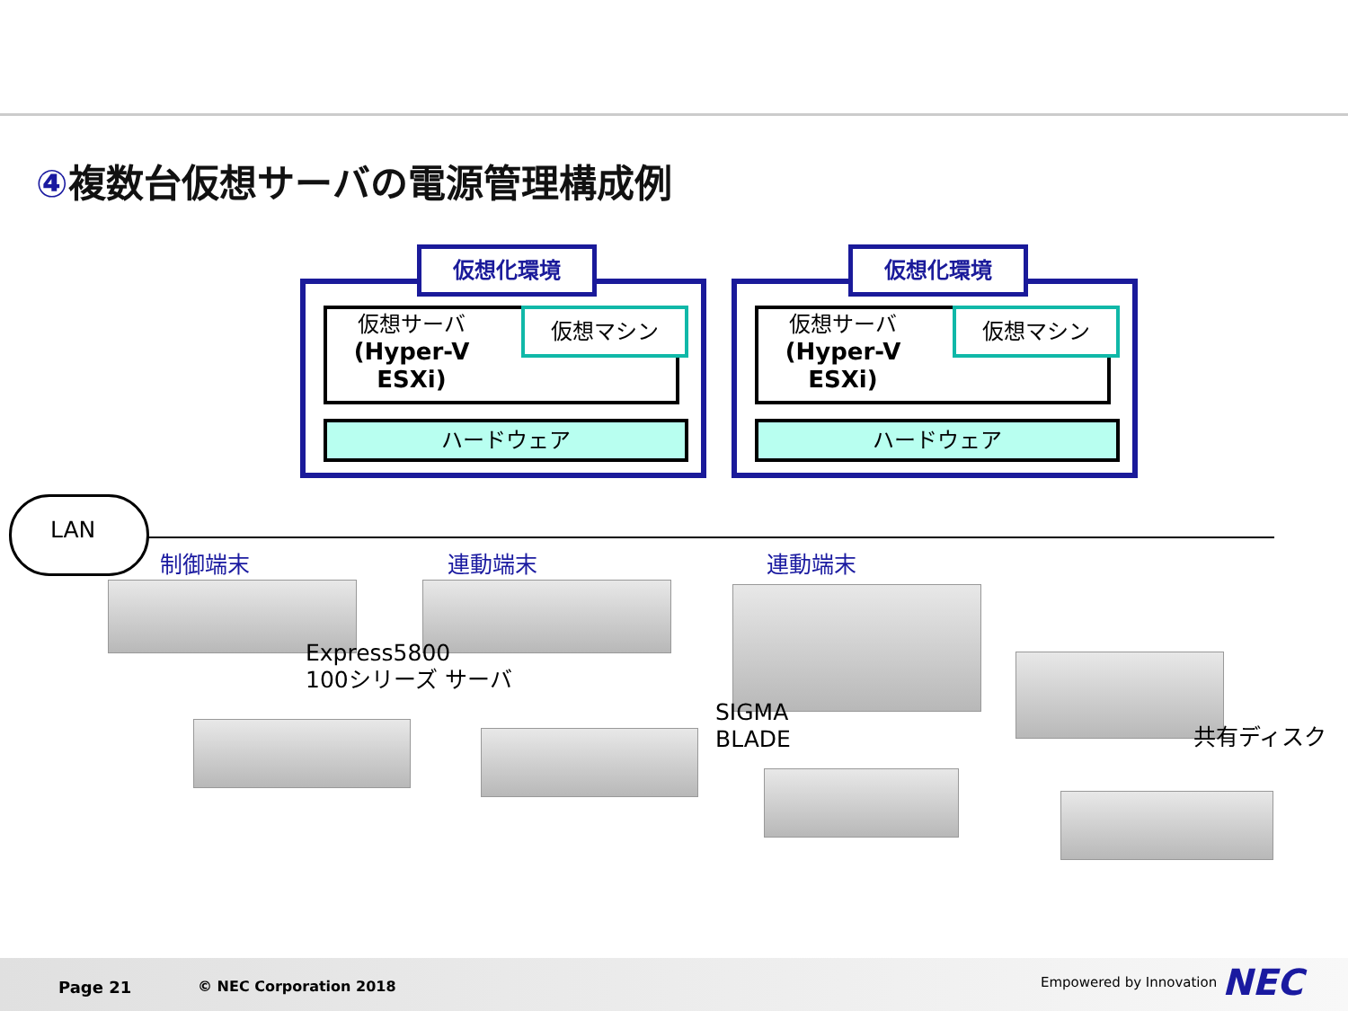④複数台仮想サーバの電源管理構成例
仮想化環境
仮想サーバ
(Hyper-V
ESXi)
仮想マシン
ハードウェア
仮想化環境
仮想サーバ
(Hyper-V
ESXi)
仮想マシン
ハードウェア
LAN
制御端末 連動端末 連動端末
Express5800
100シリーズ サーバ
SIGMA
BLADE
共有ディスク
Page 21 © NEC Corporation 2018 Empowered by Innovation NEC